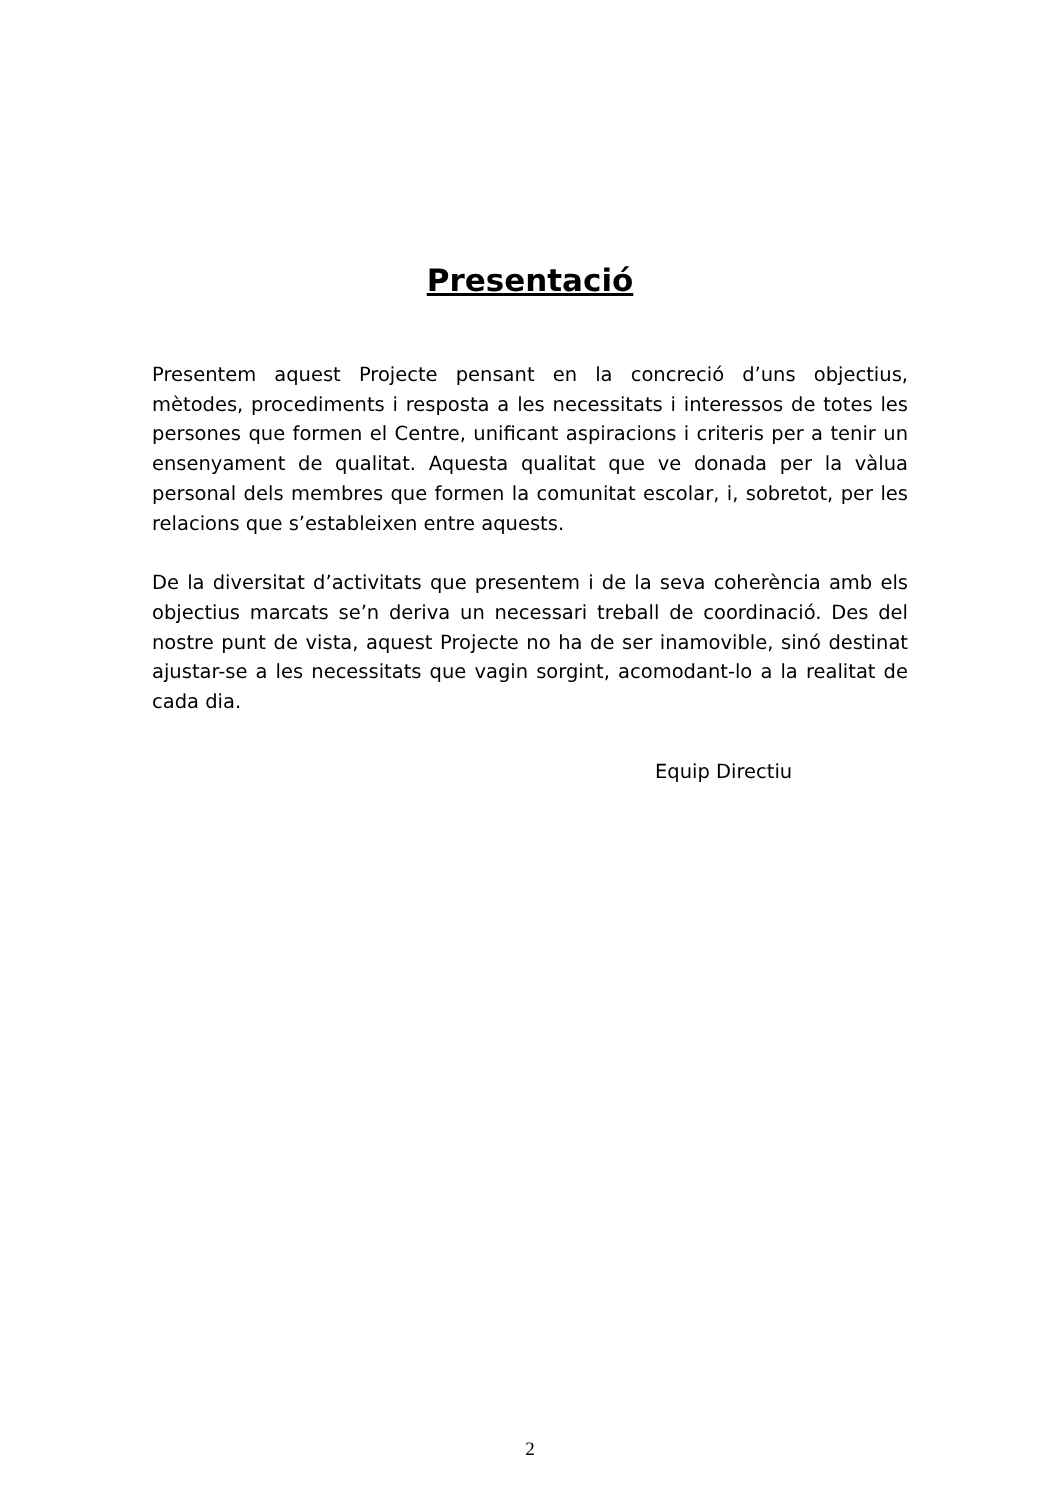Presentació
Presentem aquest Projecte pensant en la concreció d’uns objectius, mètodes, procediments i resposta a les necessitats i interessos de totes les persones que formen el Centre, unificant aspiracions i criteris per a tenir un ensenyament de qualitat. Aquesta qualitat que ve donada per la vàlua personal dels membres que formen la comunitat escolar, i, sobretot, per les relacions que s’estableixen entre aquests.
De la diversitat d’activitats que presentem i de la seva coherència amb els objectius marcats se’n deriva un necessari treball de coordinació. Des del nostre punt de vista, aquest Projecte no ha de ser inamovible, sinó destinat ajustar-se a les necessitats que vagin sorgint, acomodant-lo a la realitat de cada dia.
Equip Directiu
2